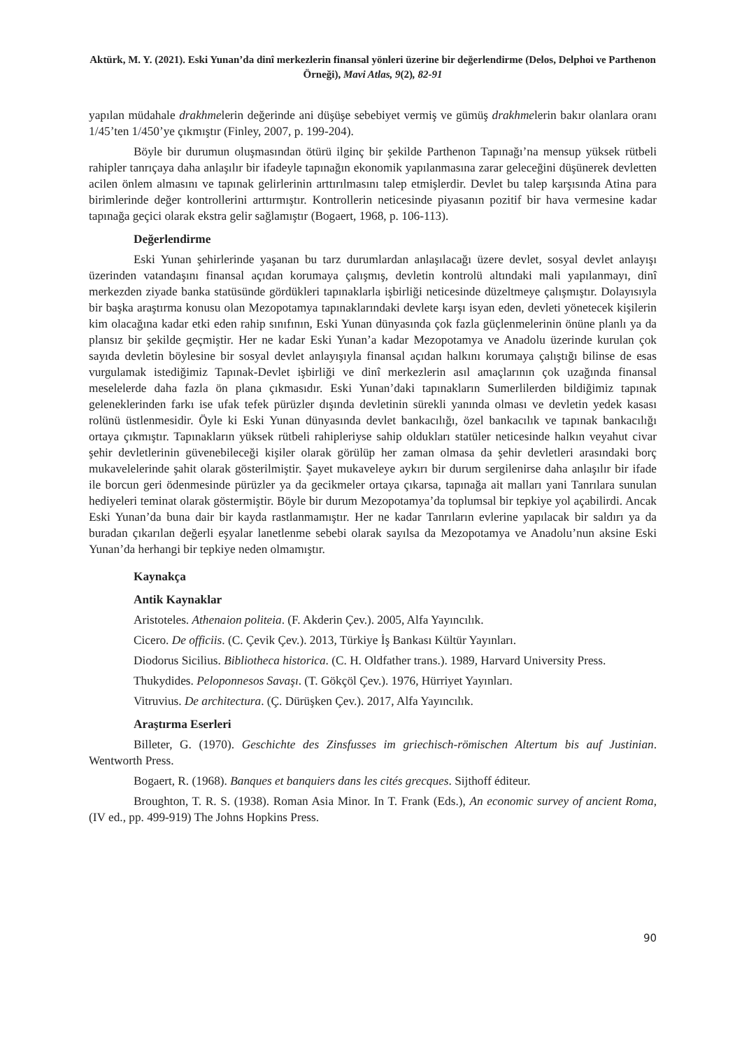Aktürk, M. Y. (2021). Eski Yunan’da dinî merkezlerin finansal yönleri üzerine bir değerlendirme (Delos, Delphoi ve Parthenon Örneği), Mavi Atlas, 9(2), 82-91
yapılan müdahale drakhmelerin değerinde ani düşüşe sebebiyet vermiş ve gümüş drakhmelerin bakır olanlara oranı 1/45’ten 1/450’ye çıkmıştır (Finley, 2007, p. 199-204).
Böyle bir durumun oluşmasından ötürü ilginç bir şekilde Parthenon Tapınağı’na mensup yüksek rütbeli rahipler tanrıçaya daha anlaşılır bir ifadeyle tapınağın ekonomik yapılanmasına zarar geleceğini düşünerek devletten acilen önlem almasını ve tapınak gelirlerinin arttırılmasını talep etmişlerdir. Devlet bu talep karşısında Atina para birimlerinde değer kontrollerini arttırmıştır. Kontrollerin neticesinde piyasanın pozitif bir hava vermesine kadar tapınağa geçici olarak ekstra gelir sağlamıştır (Bogaert, 1968, p. 106-113).
Değerlendirme
Eski Yunan şehirlerinde yaşanan bu tarz durumlardan anlaşılacağı üzere devlet, sosyal devlet anlayışı üzerinden vatandaşını finansal açıdan korumaya çalışmış, devletin kontrolü altındaki mali yapılanmayı, dinî merkezden ziyade banka statüsünde gördükleri tapınaklarla işbirliği neticesinde düzeltmeye çalışmıştır. Dolayısıyla bir başka araştırma konusu olan Mezopotamya tapınaklarındaki devlete karşı isyan eden, devleti yönetecek kişilerin kim olacağına kadar etki eden rahip sınıfının, Eski Yunan dünyasında çok fazla güçlenmelerinin önüne planlı ya da plansız bir şekilde geçmiştir. Her ne kadar Eski Yunan’a kadar Mezopotamya ve Anadolu üzerinde kurulan çok sayıda devletin böylesine bir sosyal devlet anlayışıyla finansal açıdan halkını korumaya çalıştığı bilinse de esas vurgulamak istediğimiz Tapınak-Devlet işbirliği ve dinî merkezlerin asıl amaçlarının çok uzağında finansal meselelerde daha fazla ön plana çıkmasıdır. Eski Yunan’daki tapınakların Sumerlilerden bildiğimiz tapınak geleneklerinden farkı ise ufak tefek pürüzler dışında devletinin sürekli yanında olması ve devletin yedek kasası rolünü üstlenmesidir. Öyle ki Eski Yunan dünyasında devlet bankacılığı, özel bankacılık ve tapınak bankacılığı ortaya çıkmıştır. Tapınakların yüksek rütbeli rahipleriyse sahip oldukları statüler neticesinde halkın veyahut civar şehir devletlerinin güvenebileceği kişiler olarak görülüp her zaman olmasa da şehir devletleri arasındaki borç mukavelelerinde şahit olarak gösterilmiştir. Şayet mukaveleye aykırı bir durum sergilenirse daha anlaşılır bir ifade ile borcun geri ödenmesinde pürüzler ya da gecikmeler ortaya çıkarsa, tapınağa ait malları yani Tanrılara sunulan hediyeleri teminat olarak göstermiştir. Böyle bir durum Mezopotamya’da toplumsal bir tepkiye yol açabilirdi. Ancak Eski Yunan’da buna dair bir kayda rastlanmamıştır. Her ne kadar Tanrıların evlerine yapılacak bir saldırı ya da buradan çıkarılan değerli eşyalar lanetlenme sebebi olarak sayılsa da Mezopotamya ve Anadolu’nun aksine Eski Yunan’da herhangi bir tepkiye neden olmamıştır.
Kaynakça
Antik Kaynaklar
Aristoteles. Athenaion politeia. (F. Akderin Çev.). 2005, Alfa Yayıncılık.
Cicero. De officiis. (C. Çevik Çev.). 2013, Türkiye İş Bankası Kültür Yayınları.
Diodorus Sicilius. Bibliotheca historica. (C. H. Oldfather trans.). 1989, Harvard University Press.
Thukydides. Peloponnesos Savaşı. (T. Gökçöl Çev.). 1976, Hürriyet Yayınları.
Vitruvius. De architectura. (Ç. Dürüşken Çev.). 2017, Alfa Yayıncılık.
Araştırma Eserleri
Billeter, G. (1970). Geschichte des Zinsfusses im griechisch-römischen Altertum bis auf Justinian. Wentworth Press.
Bogaert, R. (1968). Banques et banquiers dans les cités grecques. Sijthoff éditeur.
Broughton, T. R. S. (1938). Roman Asia Minor. In T. Frank (Eds.), An economic survey of ancient Roma, (IV ed., pp. 499-919) The Johns Hopkins Press.
90